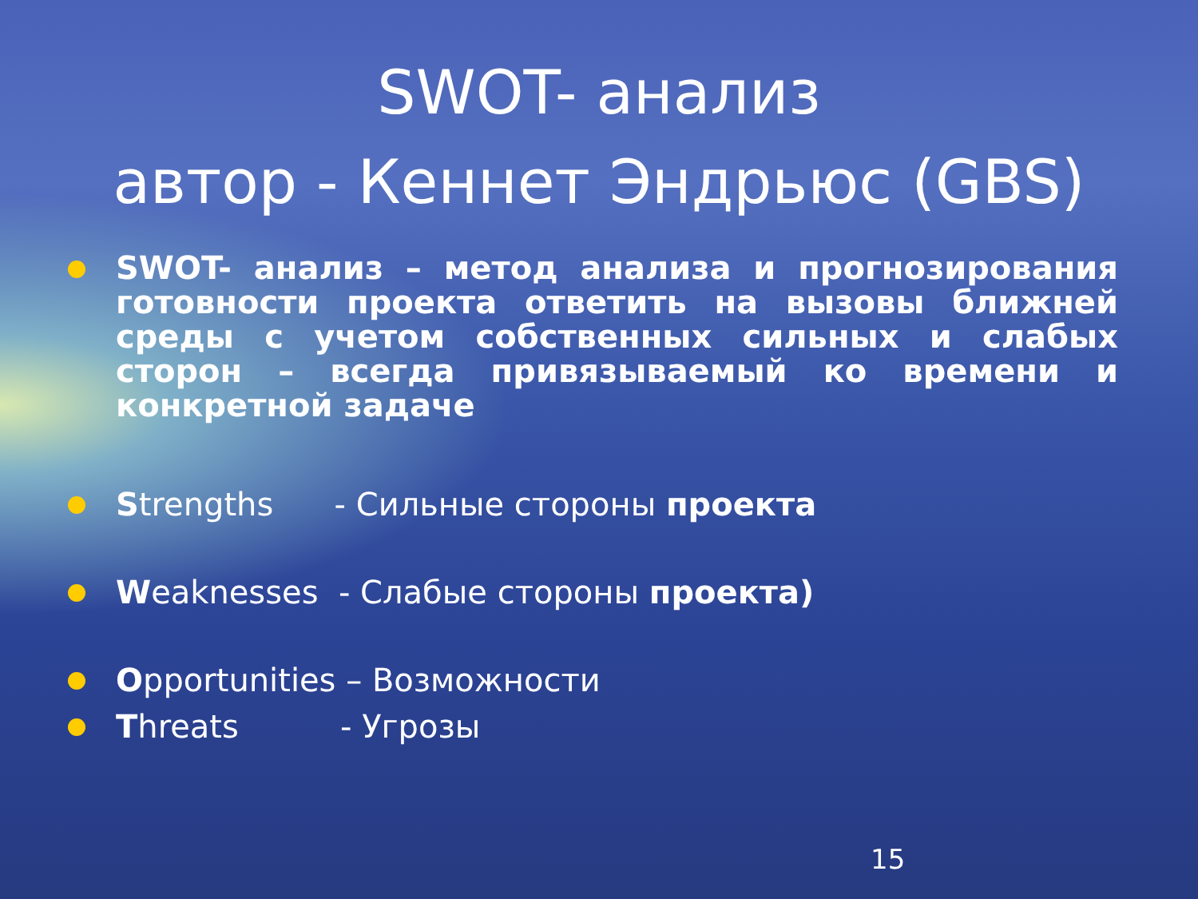SWOT- анализ
автор - Кеннет Эндрьюс (GBS)
SWOT- анализ – метод анализа и прогнозирования готовности проекта ответить на вызовы ближней среды с учетом собственных сильных и слабых сторон – всегда привязываемый ко времени и конкретной задаче
Strengths - Сильные стороны проекта
Weaknesses - Слабые стороны проекта)
Opportunities – Возможности
Threats - Угрозы
15